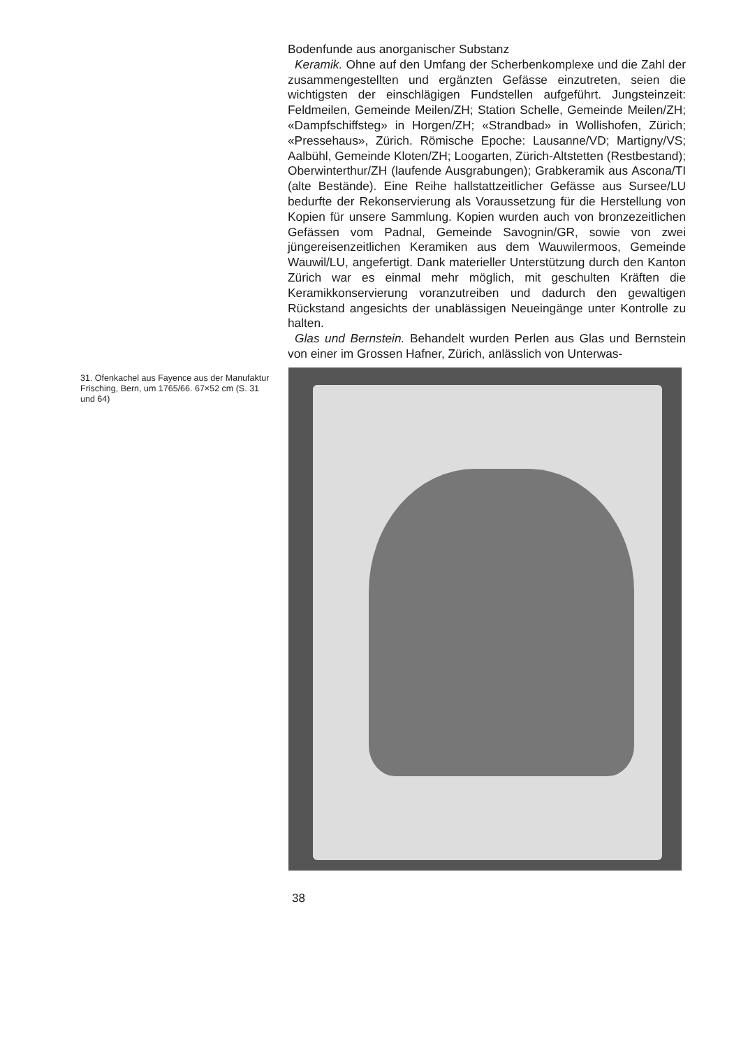Bodenfunde aus anorganischer Substanz
Keramik. Ohne auf den Umfang der Scherbenkomplexe und die Zahl der zusammengestellten und ergänzten Gefässe einzutreten, seien die wichtigsten der einschlägigen Fundstellen aufgeführt. Jungsteinzeit: Feldmeilen, Gemeinde Meilen/ZH; Station Schelle, Gemeinde Meilen/ZH; «Dampfschiffsteg» in Horgen/ZH; «Strandbad» in Wollishofen, Zürich; «Pressehaus», Zürich. Römische Epoche: Lausanne/VD; Martigny/VS; Aalbühl, Gemeinde Kloten/ZH; Loogarten, Zürich-Altstetten (Restbestand); Oberwinterthur/ZH (laufende Ausgrabungen); Grabkeramik aus Ascona/TI (alte Bestände). Eine Reihe hallstattzeitlicher Gefässe aus Sursee/LU bedurfte der Rekonservierung als Voraussetzung für die Herstellung von Kopien für unsere Sammlung. Kopien wurden auch von bronzezeitlichen Gefässen vom Padnal, Gemeinde Savognin/GR, sowie von zwei jüngereisenzeitlichen Keramiken aus dem Wauwilermoos, Gemeinde Wauwil/LU, angefertigt. Dank materieller Unterstützung durch den Kanton Zürich war es einmal mehr möglich, mit geschulten Kräften die Keramikkonservierung voranzutreiben und dadurch den gewaltigen Rückstand angesichts der unablässigen Neueingänge unter Kontrolle zu halten.
Glas und Bernstein. Behandelt wurden Perlen aus Glas und Bernstein von einer im Grossen Hafner, Zürich, anlässlich von Unterwas-
31. Ofenkachel aus Fayence aus der Manufaktur Frisching, Bern, um 1765/66. 67×52 cm (S. 31 und 64)
38